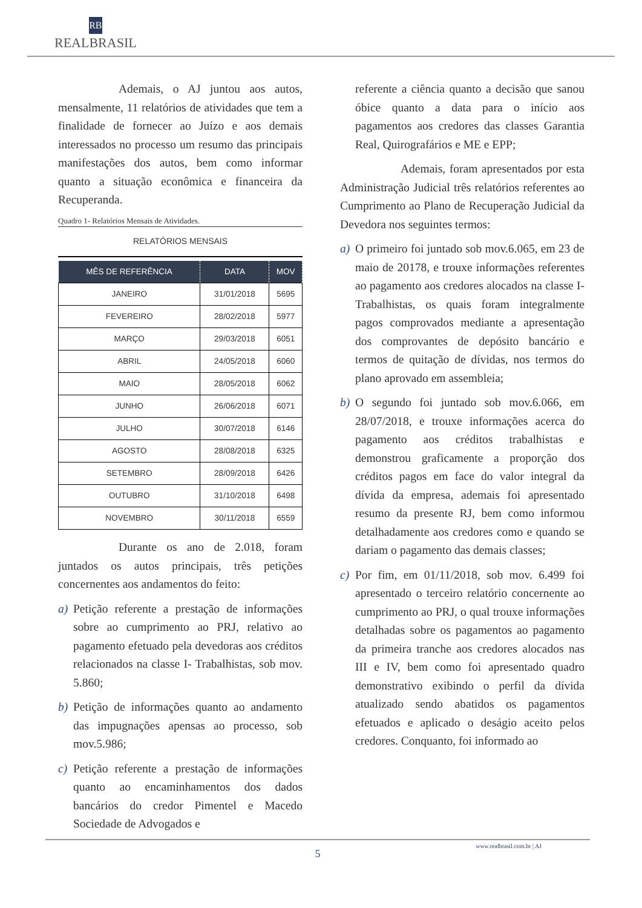RB
REALBRASIL
Ademais, o AJ juntou aos autos, mensalmente, 11 relatórios de atividades que tem a finalidade de fornecer ao Juízo e aos demais interessados no processo um resumo das principais manifestações dos autos, bem como informar quanto a situação econômica e financeira da Recuperanda.
Quadro 1- Relatórios Mensais de Atividades.
RELATÓRIOS MENSAIS
| MÊS DE REFERÊNCIA | DATA | MOV |
| --- | --- | --- |
| JANEIRO | 31/01/2018 | 5695 |
| FEVEREIRO | 28/02/2018 | 5977 |
| MARÇO | 29/03/2018 | 6051 |
| ABRIL | 24/05/2018 | 6060 |
| MAIO | 28/05/2018 | 6062 |
| JUNHO | 26/06/2018 | 6071 |
| JULHO | 30/07/2018 | 6146 |
| AGOSTO | 28/08/2018 | 6325 |
| SETEMBRO | 28/09/2018 | 6426 |
| OUTUBRO | 31/10/2018 | 6498 |
| NOVEMBRO | 30/11/2018 | 6559 |
Durante os ano de 2.018, foram juntados os autos principais, três petições concernentes aos andamentos do feito:
a) Petição referente a prestação de informações sobre ao cumprimento ao PRJ, relativo ao pagamento efetuado pela devedoras aos créditos relacionados na classe I- Trabalhistas, sob mov. 5.860;
b) Petição de informações quanto ao andamento das impugnações apensas ao processo, sob mov.5.986;
c) Petição referente a prestação de informações quanto ao encaminhamentos dos dados bancários do credor Pimentel e Macedo Sociedade de Advogados e
referente a ciência quanto a decisão que sanou óbice quanto a data para o início aos pagamentos aos credores das classes Garantia Real, Quirografários e ME e EPP;
Ademais, foram apresentados por esta Administração Judicial três relatórios referentes ao Cumprimento ao Plano de Recuperação Judicial da Devedora nos seguintes termos:
a) O primeiro foi juntado sob mov.6.065, em 23 de maio de 20178, e trouxe informações referentes ao pagamento aos credores alocados na classe I- Trabalhistas, os quais foram integralmente pagos comprovados mediante a apresentação dos comprovantes de depósito bancário e termos de quitação de dívidas, nos termos do plano aprovado em assembleia;
b) O segundo foi juntado sob mov.6.066, em 28/07/2018, e trouxe informações acerca do pagamento aos créditos trabalhistas e demonstrou graficamente a proporção dos créditos pagos em face do valor integral da dívida da empresa, ademais foi apresentado resumo da presente RJ, bem como informou detalhadamente aos credores como e quando se dariam o pagamento das demais classes;
c) Por fim, em 01/11/2018, sob mov. 6.499 foi apresentado o terceiro relatório concernente ao cumprimento ao PRJ, o qual trouxe informações detalhadas sobre os pagamentos ao pagamento da primeira tranche aos credores alocados nas III e IV, bem como foi apresentado quadro demonstrativo exibindo o perfil da dívida atualizado sendo abatidos os pagamentos efetuados e aplicado o deságio aceito pelos credores. Conquanto, foi informado ao
www.realbrasil.com.br | AJ
5